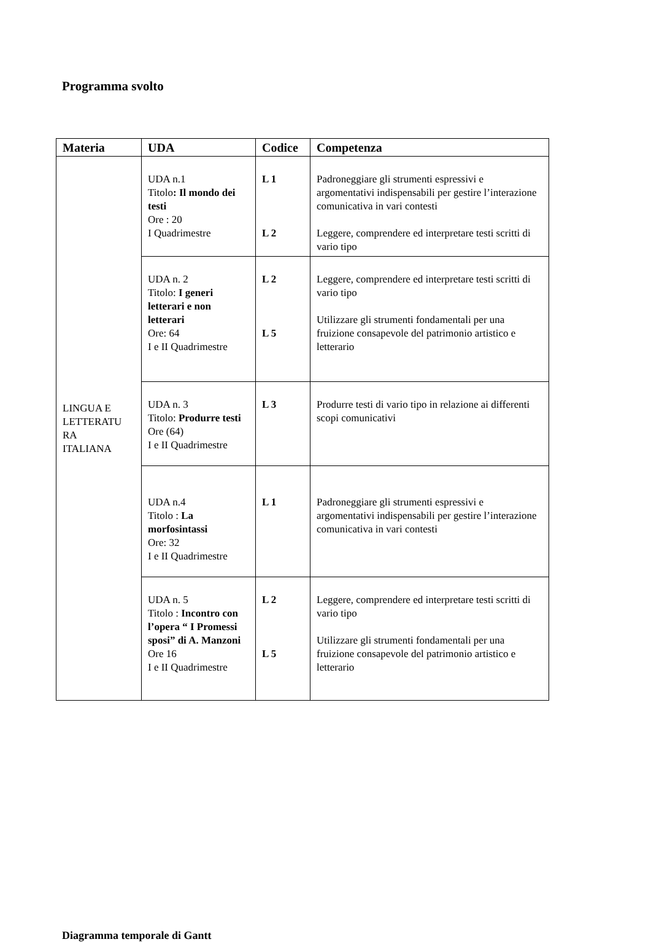Programma svolto
| Materia | UDA | Codice | Competenza |
| --- | --- | --- | --- |
| LINGUA E LETTERATU RA ITALIANA | UDA n.1 Titolo : Il mondo dei testi Ore : 20 I Quadrimestre | L 1 L 2 | Padroneggiare gli strumenti espressivi e argomentativi indispensabili per gestire l’interazione comunicativa in vari contesti Leggere, comprendere ed interpretare testi scritti di vario tipo |
| | UDA n. 2 Titolo: I generi letterari e non letterari Ore: 64 I e II Quadrimestre | L 2 L 5 | Leggere, comprendere ed interpretare testi scritti di vario tipo Utilizzare gli strumenti fondamentali per una fruizione consapevole del patrimonio artistico e letterario |
| | UDA n. 3 Titolo: Produrre testi Ore (64) I e II Quadrimestre | L 3 | Produrre testi di vario tipo in relazione ai differenti scopi comunicativi |
| | UDA n.4 Titolo : La morfosintassi Ore: 32 I e II Quadrimestre | L 1 | Padroneggiare gli strumenti espressivi e argomentativi indispensabili per gestire l’interazione comunicativa in vari contesti |
| | UDA n. 5 Titolo : Incontro con l’opera “ I Promessi sposi” di A. Manzoni Ore 16 I e II Quadrimestre | L 2 L 5 | Leggere, comprendere ed interpretare testi scritti di vario tipo Utilizzare gli strumenti fondamentali per una fruizione consapevole del patrimonio artistico e letterario |
Diagramma temporale di Gantt